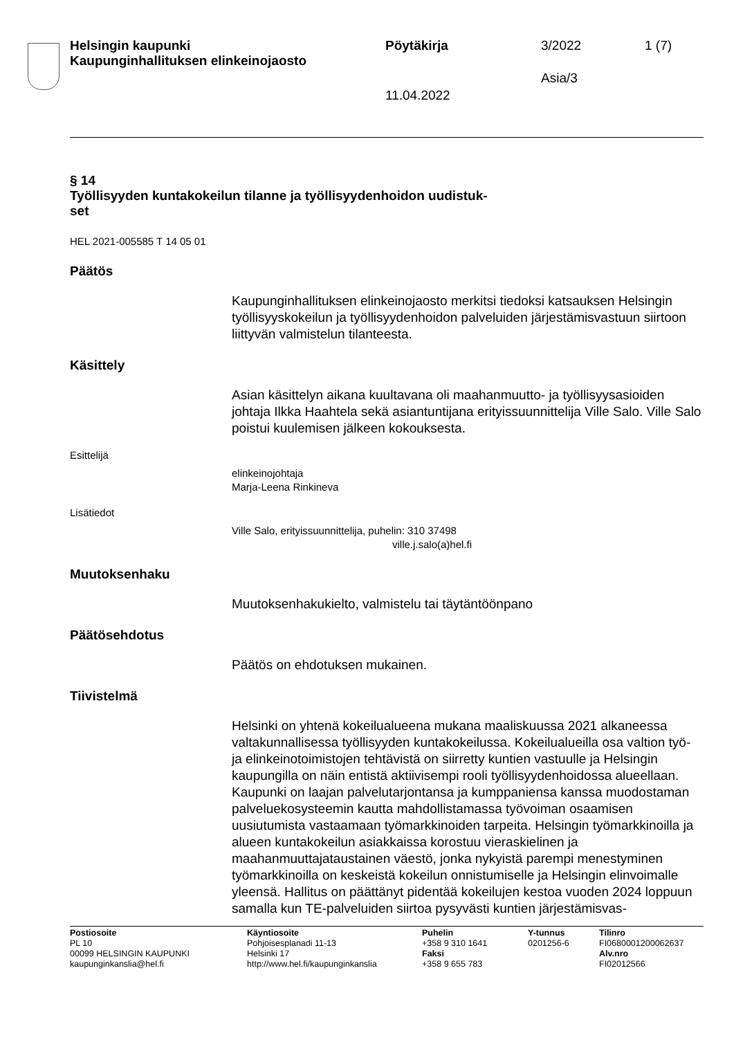Helsingin kaupunki
Kaupunginhallituksen elinkeinojaosto
Pöytäkirja 3/2022 1 (7)
Asia/3
11.04.2022
§ 14
Työllisyyden kuntakokeilun tilanne ja työllisyydenhoidon uudistuk-
set
HEL 2021-005585 T 14 05 01
Päätös
Kaupunginhallituksen elinkeinojaosto merkitsi tiedoksi katsauksen Helsingin työllisyyskokeilun ja työllisyydenhoidon palveluiden järjestämisvastuun siirtoon liittyvän valmistelun tilanteesta.
Käsittely
Asian käsittelyn aikana kuultavana oli maahanmuutto- ja työllisyysasioiden johtaja Ilkka Haahtela sekä asiantuntijana erityissuunnittelija Ville Salo. Ville Salo poistui kuulemisen jälkeen kokouksesta.
Esittelijä
elinkeinojohtaja
Marja-Leena Rinkineva
Lisätiedot
Ville Salo, erityissuunnittelija, puhelin: 310 37498
ville.j.salo(a)hel.fi
Muutoksenhaku
Muutoksenhakukielto, valmistelu tai täytäntöönpano
Päätösehdotus
Päätös on ehdotuksen mukainen.
Tiivistelmä
Helsinki on yhtenä kokeilualueena mukana maaliskuussa 2021 alkaneessa valtakunnallisessa työllisyyden kuntakokeilussa. Kokeilualueilla osa valtion työ- ja elinkeinotoimistojen tehtävistä on siirretty kuntien vastuulle ja Helsingin kaupungilla on näin entistä aktiivisempi rooli työllisyydenhoidossa alueellaan. Kaupunki on laajan palvelutarjontansa ja kumppaniensa kanssa muodostaman palveluekosysteemin kautta mahdollistamassa työvoiman osaamisen uusiutumista vastaamaan työmarkkinoiden tarpeita. Helsingin työmarkkinoilla ja alueen kuntakokeilun asiakkaissa korostuu vieraskielinen ja maahanmuuttajataustainen väestö, jonka nykyistä parempi menestyminen työmarkkinoilla on keskeistä kokeilun onnistumiselle ja Helsingin elinvoimalle yleensä. Hallitus on päättänyt pidentää kokeilujen kestoa vuoden 2024 loppuun samalla kun TE-palveluiden siirtoa pysyvästi kuntien järjestämisvas-
Postiosoite
PL 10
00099 HELSINGIN KAUPUNKI
kaupunginkanslia@hel.fi
Käyntiosoite
Pohjoisesplanadi 11-13
Helsinki 17
http://www.hel.fi/kaupunginkanslia
Puhelin
+358 9 310 1641
Faksi
+358 9 655 783
Y-tunnus
0201256-6
Tilinro
FI0680001200062637
Alv.nro
FI02012566